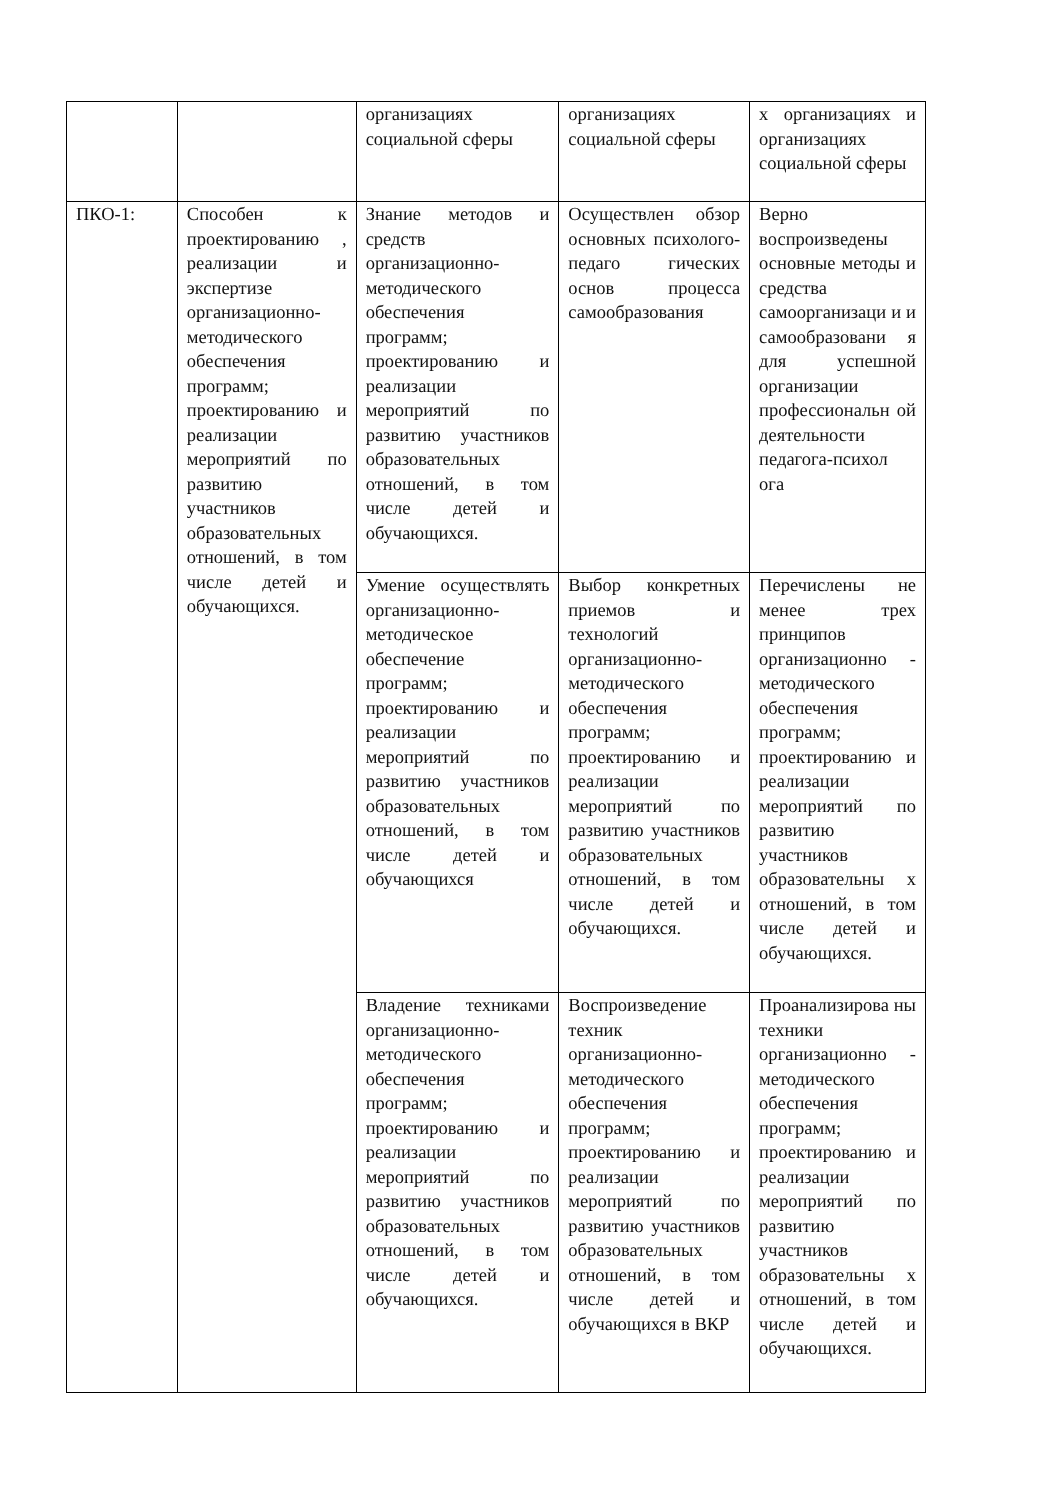| | | организациях социальной сферы | организациях социальной сферы | х организациях и организациях социальной сферы |
| ПКО-1: | Способен к проектированию , реализации и экспертизе организационно-методического обеспечения программ; проектированию и реализации мероприятий по развитию участников образовательных отношений, в том числе детей и обучающихся. | Знание методов и средств организационно-методического обеспечения программ; проектированию и реализации мероприятий по развитию участников образовательных отношений, в том числе детей и обучающихся. | Осуществлен обзор основных психолого-педаго гических основ процесса самообразования | Верно воспроизведены основные методы и средства самоорганизаци и и самообразовани я для успешной организации профессиональн ой деятельности педагога-психол ога |
| | | Умение осуществлять организационно-методическое обеспечение программ; проектированию и реализации мероприятий по развитию участников образовательных отношений, в том числе детей и обучающихся | Выбор конкретных приемов и технологий организационно-методического обеспечения программ; проектированию и реализации мероприятий по развитию участников образовательных отношений, в том числе детей и обучающихся. | Перечислены не менее трех принципов организационно - методического обеспечения программ; проектированию и реализации мероприятий по развитию участников образовательны х отношений, в том числе детей и обучающихся. |
| | | Владение техниками организационно-методического обеспечения программ; проектированию и реализации мероприятий по развитию участников образовательных отношений, в том числе детей и обучающихся. | Воспроизведение техник организационно-методического обеспечения программ; проектированию и реализации мероприятий по развитию участников образовательных отношений, в том числе детей и обучающихся в ВКР | Проанализирова ны техники организационно - методического обеспечения программ; проектированию и реализации мероприятий по развитию участников образовательны х отношений, в том числе детей и обучающихся. |